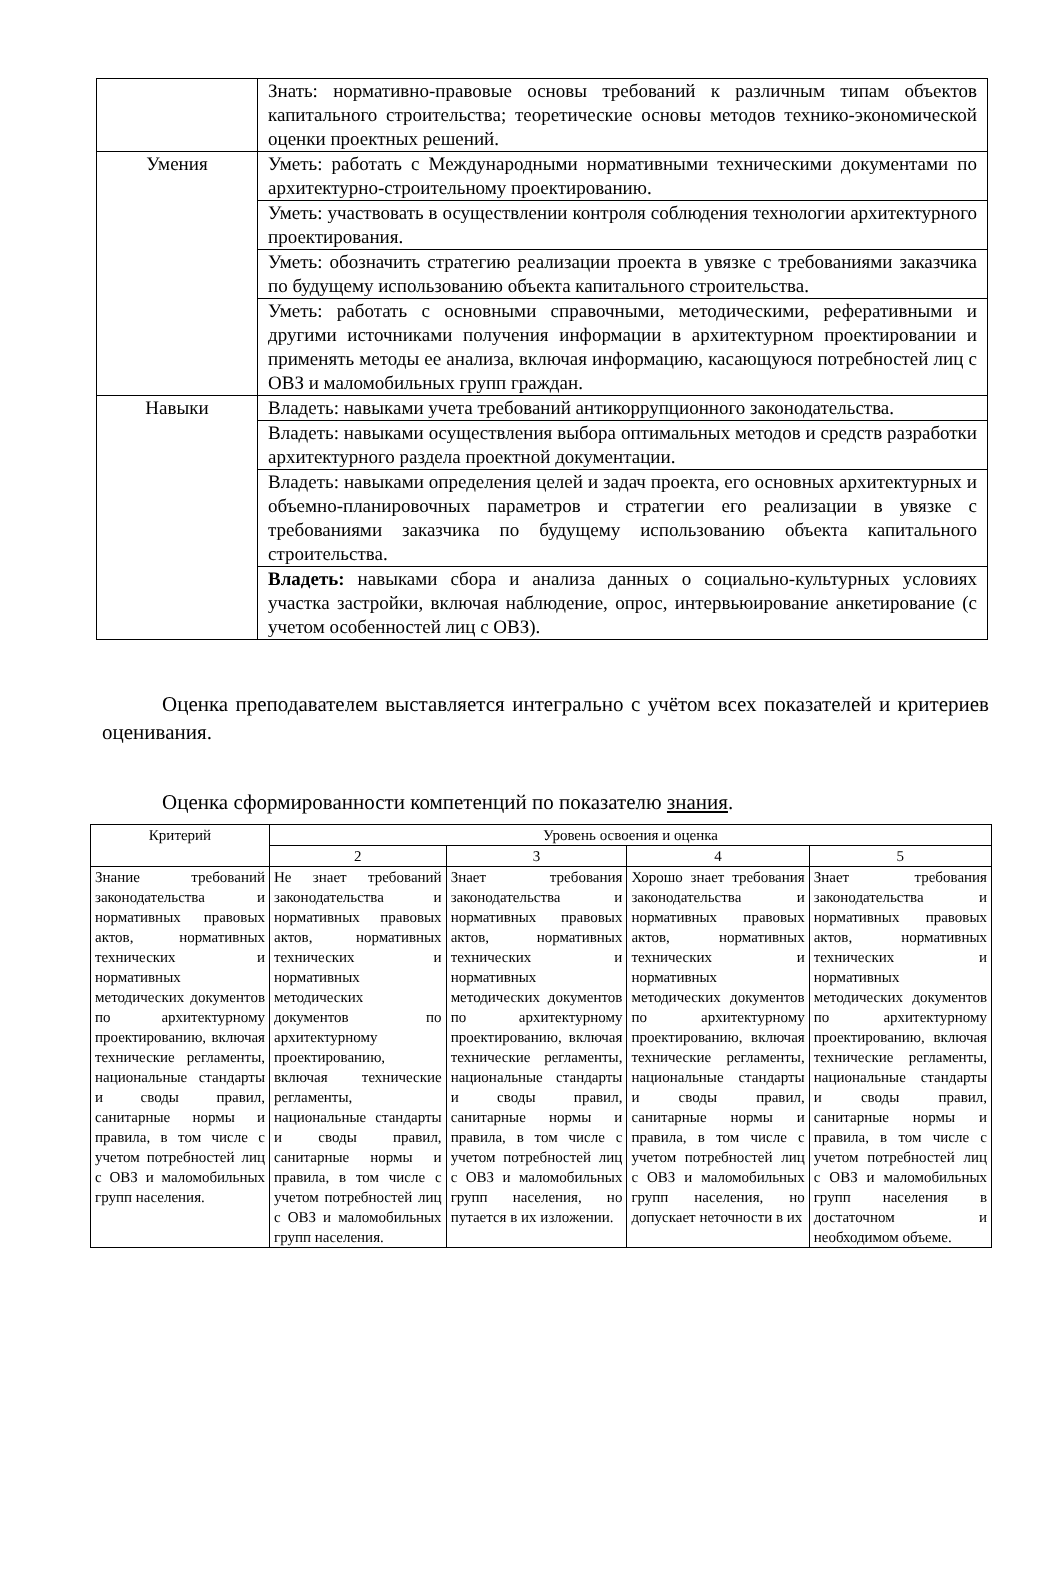| | Знать: нормативно-правовые основы требований к различным типам объектов капитального строительства; теоретические основы методов технико-экономической оценки проектных решений. |
| Умения | Уметь: работать с Международными нормативными техническими документами по архитектурно-строительному проектированию. |
| | Уметь: участвовать в осуществлении контроля соблюдения технологии архитектурного проектирования. |
| | Уметь: обозначить стратегию реализации проекта в увязке с требованиями заказчика по будущему использованию объекта капитального строительства. |
| | Уметь: работать с основными справочными, методическими, реферативными и другими источниками получения информации в архитектурном проектировании и применять методы ее анализа, включая информацию, касающуюся потребностей лиц с ОВЗ и маломобильных групп граждан. |
| Навыки | Владеть: навыками учета требований антикоррупционного законодательства. |
| | Владеть: навыками осуществления выбора оптимальных методов и средств разработки архитектурного раздела проектной документации. |
| | Владеть: навыками определения целей и задач проекта, его основных архитектурных и объемно-планировочных параметров и стратегии его реализации в увязке с требованиями заказчика по будущему использованию объекта капитального строительства. |
| | Владеть: навыками сбора и анализа данных о социально-культурных условиях участка застройки, включая наблюдение, опрос, интервьюирование анкетирование (с учетом особенностей лиц с ОВЗ). |
Оценка преподавателем выставляется интегрально с учётом всех показателей и критериев оценивания.
Оценка сформированности компетенций по показателю знания.
| Критерий | Уровень освоения и оценка | | | |
| --- | --- | --- | --- | --- |
| | 2 | 3 | 4 | 5 |
| Знание требований законодательства и нормативных правовых актов, нормативных технических и нормативных методических документов по архитектурному проектированию, включая технические регламенты, национальные стандарты и своды правил, санитарные нормы и правила, в том числе с учетом потребностей лиц с ОВЗ и маломобильных групп населения. | Не знает требований законодательства и нормативных правовых актов, нормативных технических и нормативных методических документов по архитектурному проектированию, включая технические регламенты, национальные стандарты и своды правил, санитарные нормы и правила, в том числе с учетом потребностей лиц с ОВЗ и маломобильных групп населения. | Знает требования законодательства и нормативных правовых актов, нормативных технических и нормативных методических документов по архитектурному проектированию, включая технические регламенты, национальные стандарты и своды правил, санитарные нормы и правила, в том числе с учетом потребностей лиц с ОВЗ и маломобильных групп населения, но путается в их изложении. | Хорошо знает требования законодательства и нормативных правовых актов, нормативных технических и нормативных методических документов по архитектурному проектированию, включая технические регламенты, национальные стандарты и своды правил, санитарные нормы и правила, в том числе с учетом потребностей лиц с ОВЗ и маломобильных групп населения, но допускает неточности в их | Знает требования законодательства и нормативных правовых актов, нормативных технических и нормативных методических документов по архитектурному проектированию, включая технические регламенты, национальные стандарты и своды правил, санитарные нормы и правила, в том числе с учетом потребностей лиц с ОВЗ и маломобильных групп населения в достаточном и необходимом объеме. |